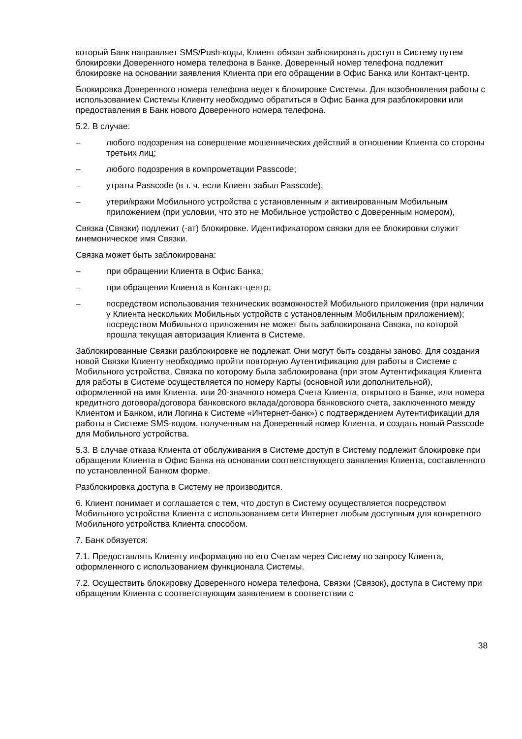который Банк направляет SMS/Push-коды, Клиент обязан заблокировать доступ в Систему путем блокировки Доверенного номера телефона в Банке. Доверенный номер телефона подлежит блокировке на основании заявления Клиента при его обращении в Офис Банка или Контакт-центр.
Блокировка Доверенного номера телефона ведет к блокировке Системы. Для возобновления работы с использованием Системы Клиенту необходимо обратиться в Офис Банка для разблокировки или предоставления в Банк нового Доверенного номера телефона.
5.2. В случае:
– любого подозрения на совершение мошеннических действий в отношении Клиента со стороны третьих лиц;
– любого подозрения в компрометации Passcode;
– утраты Passcode (в т. ч. если Клиент забыл Passcode);
– утери/кражи Мобильного устройства с установленным и активированным Мобильным приложением (при условии, что это не Мобильное устройство с Доверенным номером),
Связка (Связки) подлежит (-ат) блокировке. Идентификатором связки для ее блокировки служит мнемоническое имя Связки.
Связка может быть заблокирована:
– при обращении Клиента в Офис Банка;
– при обращении Клиента в Контакт-центр;
– посредством использования технических возможностей Мобильного приложения (при наличии у Клиента нескольких Мобильных устройств с установленным Мобильным приложением); посредством Мобильного приложения не может быть заблокирована Связка, по которой прошла текущая авторизация Клиента в Системе.
Заблокированные Связки разблокировке не подлежат. Они могут быть созданы заново. Для создания новой Связки Клиенту необходимо пройти повторную Аутентификацию для работы в Системе с Мобильного устройства, Связка по которому была заблокирована (при этом Аутентификация Клиента для работы в Системе осуществляется по номеру Карты (основной или дополнительной), оформленной на имя Клиента, или 20-значного номера Счета Клиента, открытого в Банке, или номера кредитного договора/договора банковского вклада/договора банковского счета, заключенного между Клиентом и Банком, или Логина к Системе «Интернет-банк») с подтверждением Аутентификации для работы в Системе SMS-кодом, полученным на Доверенный номер Клиента, и создать новый Passcode для Мобильного устройства.
5.3. В случае отказа Клиента от обслуживания в Системе доступ в Систему подлежит блокировке при обращении Клиента в Офис Банка на основании соответствующего заявления Клиента, составленного по установленной Банком форме.
Разблокировка доступа в Систему не производится.
6. Клиент понимает и соглашается с тем, что доступ в Систему осуществляется посредством Мобильного устройства Клиента с использованием сети Интернет любым доступным для конкретного Мобильного устройства Клиента способом.
7. Банк обязуется:
7.1. Предоставлять Клиенту информацию по его Счетам через Систему по запросу Клиента, оформленного с использованием функционала Системы.
7.2. Осуществить блокировку Доверенного номера телефона, Связки (Связок), доступа в Систему при обращении Клиента с соответствующим заявлением в соответствии с
38